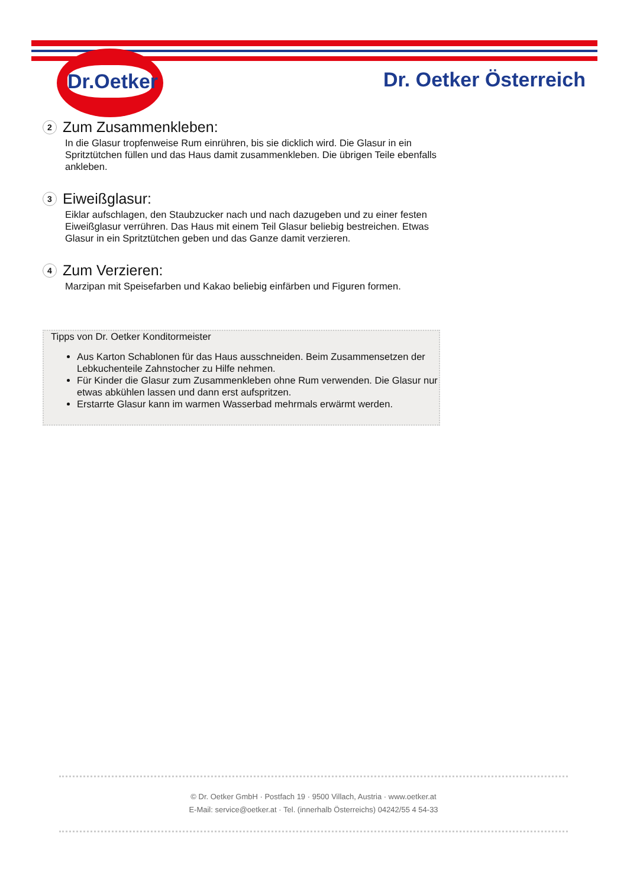Dr.Oetker
Dr. Oetker Österreich
2 Zum Zusammenkleben:
In die Glasur tropfenweise Rum einrühren, bis sie dicklich wird. Die Glasur in ein Spritztütchen füllen und das Haus damit zusammenkleben. Die übrigen Teile ebenfalls ankleben.
3 Eiweißglasur:
Eiklar aufschlagen, den Staubzucker nach und nach dazugeben und zu einer festen Eiweißglasur verrühren. Das Haus mit einem Teil Glasur beliebig bestreichen. Etwas Glasur in ein Spritztütchen geben und das Ganze damit verzieren.
4 Zum Verzieren:
Marzipan mit Speisefarben und Kakao beliebig einfärben und Figuren formen.
Tipps von Dr. Oetker Konditormeister
Aus Karton Schablonen für das Haus ausschneiden. Beim Zusammensetzen der Lebkuchenteile Zahnstocher zu Hilfe nehmen.
Für Kinder die Glasur zum Zusammenkleben ohne Rum verwenden. Die Glasur nur etwas abkühlen lassen und dann erst aufspritzen.
Erstarrte Glasur kann im warmen Wasserbad mehrmals erwärmt werden.
© Dr. Oetker GmbH · Postfach 19 · 9500 Villach, Austria · www.oetker.at
E-Mail: service@oetker.at · Tel. (innerhalb Österreichs) 04242/55 4 54-33